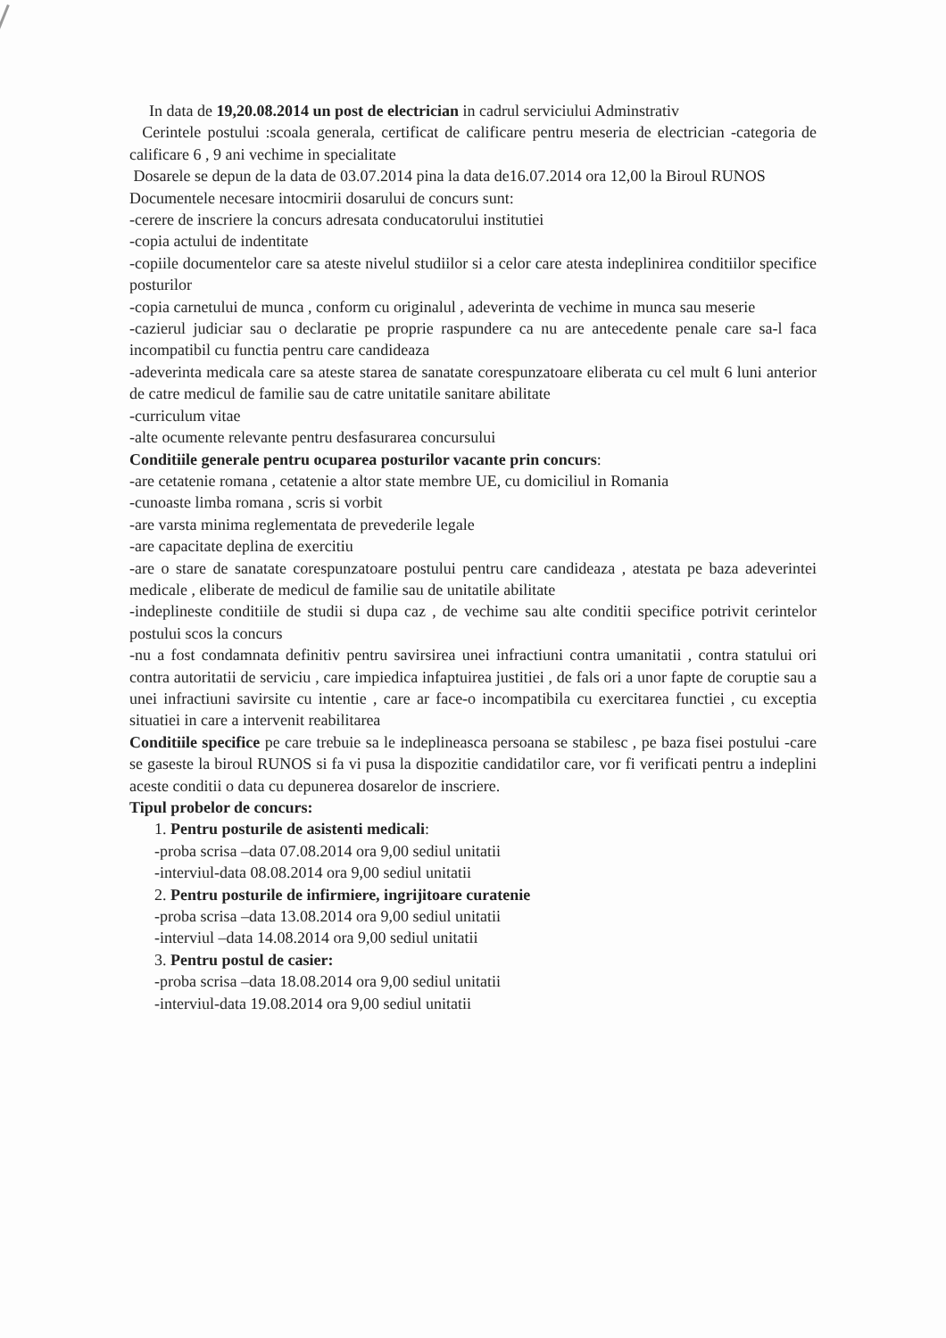In data de 19,20.08.2014 un post de electrician in cadrul serviciului Adminstrativ
Cerintele postului :scoala generala, certificat de calificare pentru meseria de electrician -categoria de calificare 6 , 9 ani vechime in specialitate
Dosarele se depun de la data de 03.07.2014 pina la data de16.07.2014 ora 12,00 la Biroul RUNOS
Documentele necesare intocmirii dosarului de concurs sunt:
-cerere de inscriere la concurs adresata conducatorului institutiei
-copia actului de indentitate
-copiile documentelor care sa ateste nivelul studiilor si a celor care atesta indeplinirea conditiilor specifice posturilor
-copia carnetului de munca , conform cu originalul , adeverinta de vechime in munca sau meserie
-cazierul judiciar sau o declaratie pe proprie raspundere ca nu are antecedente penale care sa-l faca incompatibil cu functia pentru care candideaza
-adeverinta medicala care sa ateste starea de sanatate corespunzatoare eliberata cu cel mult 6 luni anterior de catre medicul de familie sau de catre unitatile sanitare abilitate
-curriculum vitae
-alte ocumente relevante pentru desfasurarea concursului
Conditiile generale pentru ocuparea posturilor vacante prin concurs:
-are cetatenie romana , cetatenie a altor state membre UE, cu domiciliul in Romania
-cunoaste limba romana , scris si vorbit
-are varsta minima reglementata de prevederile legale
-are capacitate deplina de exercitiu
-are o stare de sanatate corespunzatoare postului pentru care candideaza , atestata pe baza adeverintei medicale , eliberate de medicul de familie sau de unitatile abilitate
-indeplineste conditiile de studii si dupa caz , de vechime sau alte conditii specifice potrivit cerintelor postului scos la concurs
-nu a fost condamnata definitiv pentru savirsirea unei infractiuni contra umanitatii , contra statului ori contra autoritatii de serviciu , care impiedica infaptuirea justitiei , de fals ori a unor fapte de coruptie sau a unei infractiuni savirsite cu intentie , care ar face-o incompatibila cu exercitarea functiei , cu exceptia situatiei in care a intervenit reabilitarea
Conditiile specifice pe care trebuie sa le indeplineasca persoana se stabilesc , pe baza fisei postului -care se gaseste la biroul RUNOS si fa vi pusa la dispozitie candidatilor care, vor fi verificati pentru a indeplini aceste conditii o data cu depunerea dosarelor de inscriere.
Tipul probelor de concurs:
1. Pentru posturile de asistenti medicali:
-proba scrisa –data 07.08.2014 ora 9,00 sediul unitatii
-interviul-data 08.08.2014 ora 9,00 sediul unitatii
2. Pentru posturile de infirmiere, ingrijitoare curatenie
-proba scrisa –data 13.08.2014 ora 9,00 sediul unitatii
-interviul –data 14.08.2014 ora 9,00 sediul unitatii
3. Pentru postul de casier:
-proba scrisa –data 18.08.2014 ora 9,00 sediul unitatii
-interviul-data 19.08.2014 ora 9,00 sediul unitatii